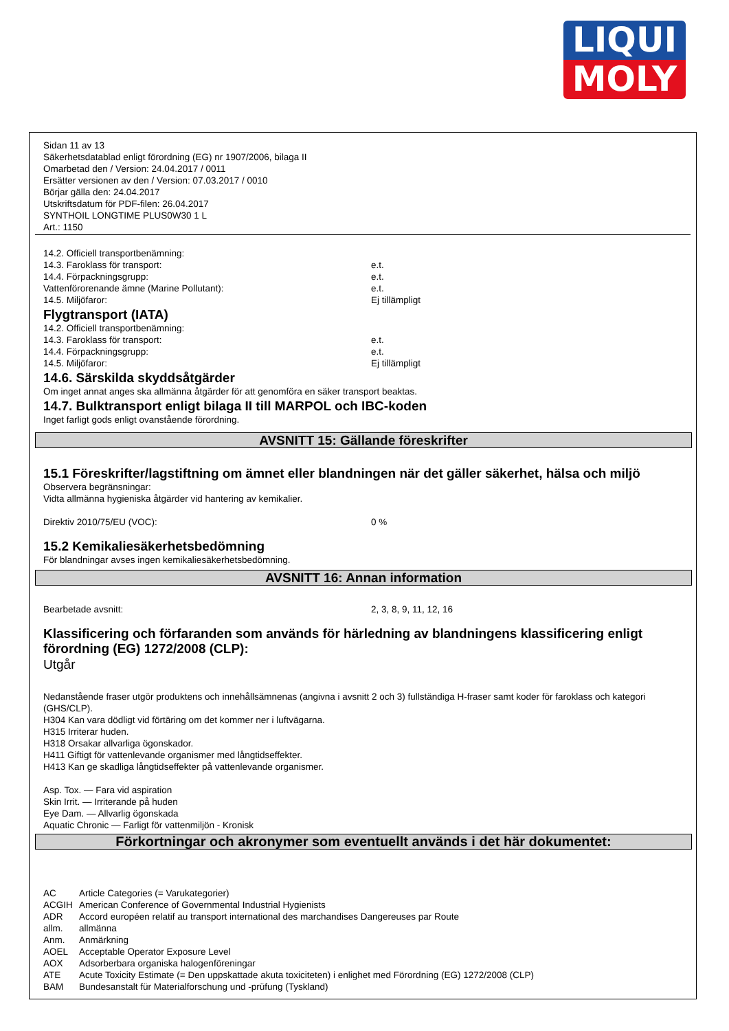LIQUI
MOLY
Sidan 11 av 13
Säkerhetsdatablad enligt förordning (EG) nr 1907/2006, bilaga II
Omarbetad den / Version: 24.04.2017 / 0011
Ersätter versionen av den / Version: 07.03.2017 / 0010
Börjar gälla den: 24.04.2017
Utskriftsdatum för PDF-filen: 26.04.2017
SYNTHOIL LONGTIME PLUS0W30 1 L
Art.: 1150
14.2. Officiell transportbenämning:
14.3. Faroklass för transport: e.t.
14.4. Förpackningsgrupp: e.t.
Vattenförorenande ämne (Marine Pollutant): e.t.
14.5. Miljöfaror: Ej tillämpligt
Flygtransport (IATA)
14.2. Officiell transportbenämning:
14.3. Faroklass för transport: e.t.
14.4. Förpackningsgrupp: e.t.
14.5. Miljöfaror: Ej tillämpligt
14.6. Särskilda skyddsåtgärder
Om inget annat anges ska allmänna åtgärder för att genomföra en säker transport beaktas.
14.7. Bulktransport enligt bilaga II till MARPOL och IBC-koden
Inget farligt gods enligt ovanstående förordning.
AVSNITT 15: Gällande föreskrifter
15.1 Föreskrifter/lagstiftning om ämnet eller blandningen när det gäller säkerhet, hälsa och miljö
Observera begränsningar:
Vidta allmänna hygieniska åtgärder vid hantering av kemikalier.
Direktiv 2010/75/EU (VOC): 0 %
15.2 Kemikaliesäkerhetsbedömning
För blandningar avses ingen kemikaliesäkerhetsbedömning.
AVSNITT 16: Annan information
Bearbetade avsnitt: 2, 3, 8, 9, 11, 12, 16
Klassificering och förfaranden som används för härledning av blandningens klassificering enligt förordning (EG) 1272/2008 (CLP):
Utgår
Nedanstående fraser utgör produktens och innehållsämnenas (angivna i avsnitt 2 och 3) fullständiga H-fraser samt koder för faroklass och kategori (GHS/CLP).
H304 Kan vara dödligt vid förtäring om det kommer ner i luftvägarna.
H315 Irriterar huden.
H318 Orsakar allvarliga ögonskador.
H411 Giftigt för vattenlevande organismer med långtidseffekter.
H413 Kan ge skadliga långtidseffekter på vattenlevande organismer.
Asp. Tox. — Fara vid aspiration
Skin Irrit. — Irriterande på huden
Eye Dam. — Allvarlig ögonskada
Aquatic Chronic — Farligt för vattenmiljön - Kronisk
Förkortningar och akronymer som eventuellt används i det här dokumentet:
AC Article Categories (= Varukategorier)
ACGIH American Conference of Governmental Industrial Hygienists
ADR Accord européen relatif au transport international des marchandises Dangereuses par Route
allm. allmänna
Anm. Anmärkning
AOEL Acceptable Operator Exposure Level
AOX Adsorberbara organiska halogenföreningar
ATE Acute Toxicity Estimate (= Den uppskattade akuta toxiciteten) i enlighet med Förordning (EG) 1272/2008 (CLP)
BAM Bundesanstalt für Materialforschung und -prüfung (Tyskland)